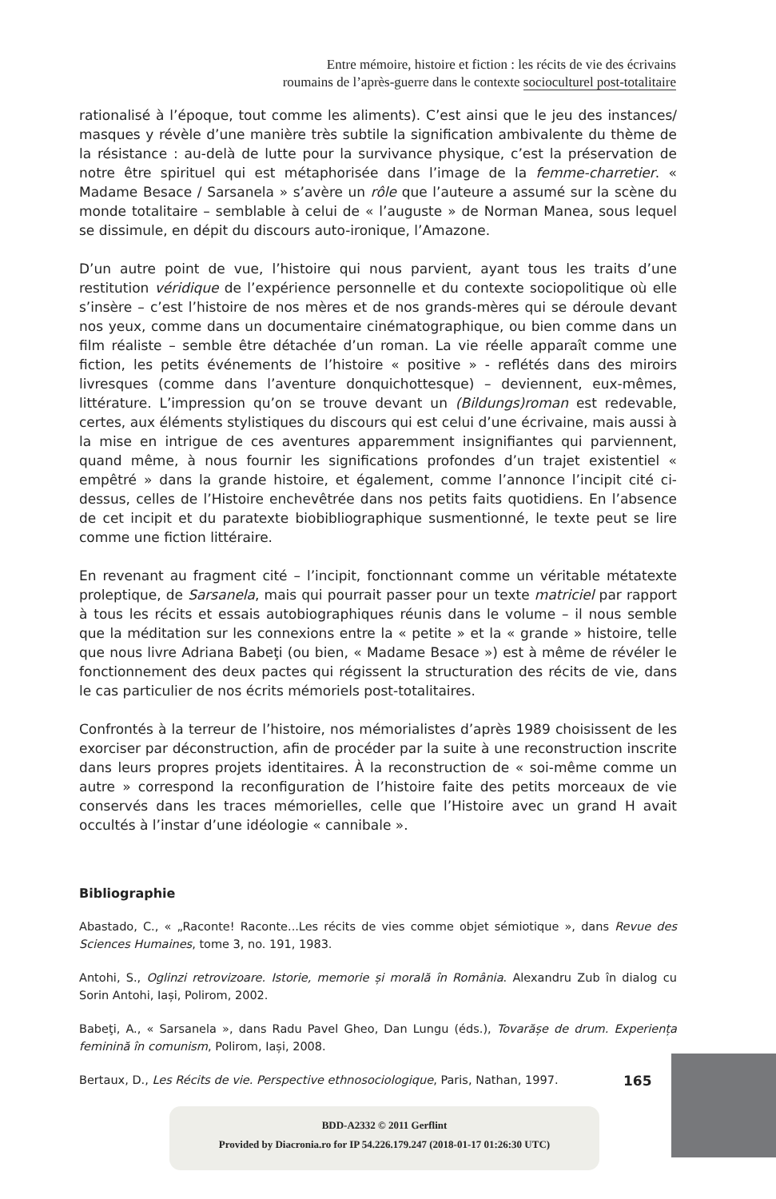Entre mémoire, histoire et fiction : les récits de vie des écrivains
roumains de l’après-guerre dans le contexte socioculturel post-totalitaire
rationalisé à l’époque, tout comme les aliments). C’est ainsi que le jeu des instances/ masques y révèle d’une manière très subtile la signification ambivalente du thème de la résistance : au-delà de lutte pour la survivance physique, c’est la préservation de notre être spirituel qui est métaphorisée dans l’image de la femme-charretier. « Madame Besace / Sarsanela » s’avère un rôle que l’auteure a assumé sur la scène du monde totalitaire – semblable à celui de « l’auguste » de Norman Manea, sous lequel se dissimule, en dépit du discours auto-ironique, l’Amazone.
D’un autre point de vue, l’histoire qui nous parvient, ayant tous les traits d’une restitution véridique de l’expérience personnelle et du contexte sociopolitique où elle s’insère – c’est l’histoire de nos mères et de nos grands-mères qui se déroule devant nos yeux, comme dans un documentaire cinématographique, ou bien comme dans un film réaliste – semble être détachée d’un roman. La vie réelle apparaît comme une fiction, les petits événements de l’histoire « positive » - reflétés dans des miroirs livresques (comme dans l’aventure donquichottesque) – deviennent, eux-mêmes, littérature. L’impression qu’on se trouve devant un (Bildungs)roman est redevable, certes, aux éléments stylistiques du discours qui est celui d’une écrivaine, mais aussi à la mise en intrigue de ces aventures apparemment insignifiantes qui parviennent, quand même, à nous fournir les significations profondes d’un trajet existentiel « empêtré » dans la grande histoire, et également, comme l’annonce l’incipit cité ci-dessus, celles de l’Histoire enchevêtrée dans nos petits faits quotidiens. En l’absence de cet incipit et du paratexte biobibliographique susmentionné, le texte peut se lire comme une fiction littéraire.
En revenant au fragment cité – l’incipit, fonctionnant comme un véritable métatexte proleptique, de Sarsanela, mais qui pourrait passer pour un texte matriciel par rapport à tous les récits et essais autobiographiques réunis dans le volume – il nous semble que la méditation sur les connexions entre la « petite » et la « grande » histoire, telle que nous livre Adriana Babeţi (ou bien, « Madame Besace ») est à même de révéler le fonctionnement des deux pactes qui régissent la structuration des récits de vie, dans le cas particulier de nos écrits mémoriels post-totalitaires.
Confrontés à la terreur de l’histoire, nos mémorialistes d’après 1989 choisissent de les exorciser par déconstruction, afin de procéder par la suite à une reconstruction inscrite dans leurs propres projets identitaires. À la reconstruction de « soi-même comme un autre » correspond la reconfiguration de l’histoire faite des petits morceaux de vie conservés dans les traces mémorielles, celle que l’Histoire avec un grand H avait occultés à l’instar d’une idéologie « cannibale ».
Bibliographie
Abastado, C., « „Raconte! Raconte...Les récits de vies comme objet sémiotique », dans Revue des Sciences Humaines, tome 3, no. 191, 1983.
Antohi, S., Oglinzi retrovizoare. Istorie, memorie și morală în România. Alexandru Zub în dialog cu Sorin Antohi, Iași, Polirom, 2002.
Babeţi, A., « Sarsanela », dans Radu Pavel Gheo, Dan Lungu (éds.), Tovarășe de drum. Experiența feminină în comunism, Polirom, Iași, 2008.
Bertaux, D., Les Récits de vie. Perspective ethnosociologique, Paris, Nathan, 1997.
165
BDD-A2332 © 2011 Gerflint
Provided by Diacronia.ro for IP 54.226.179.247 (2018-01-17 01:26:30 UTC)